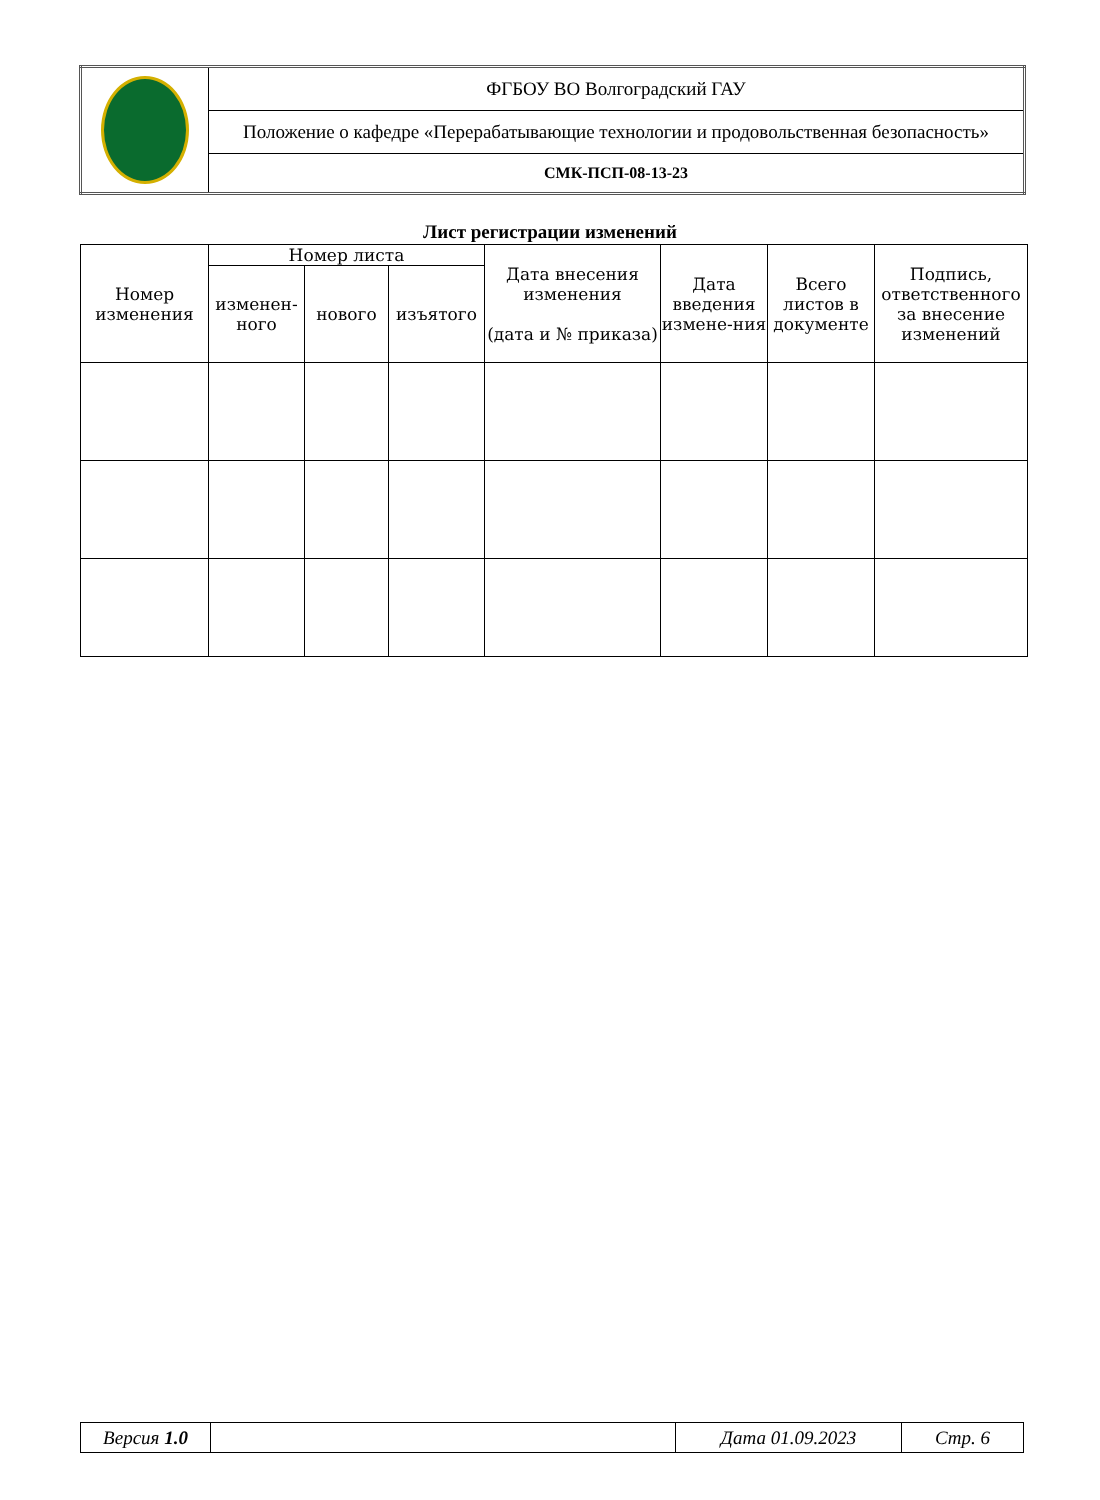| | ФГБОУ ВО Волгоградский ГАУ |
| | Положение о кафедре «Перерабатывающие технологии и продовольственная безопасность» |
| | СМК-ПСП-08-13-23 |
Лист регистрации изменений
| Номер изменения | Номер листа | | | Дата внесения изменения (дата и № приказа) | Дата введения измене-ния | Всего листов в документе | Подпись, ответственного за внесение изменений |
| --- | --- | --- | --- | --- | --- | --- | --- |
| | изменен-ного | нового | изъятого | | | | |
| Версия 1.0 | | Дата 01.09.2023 | Стр. 6 |